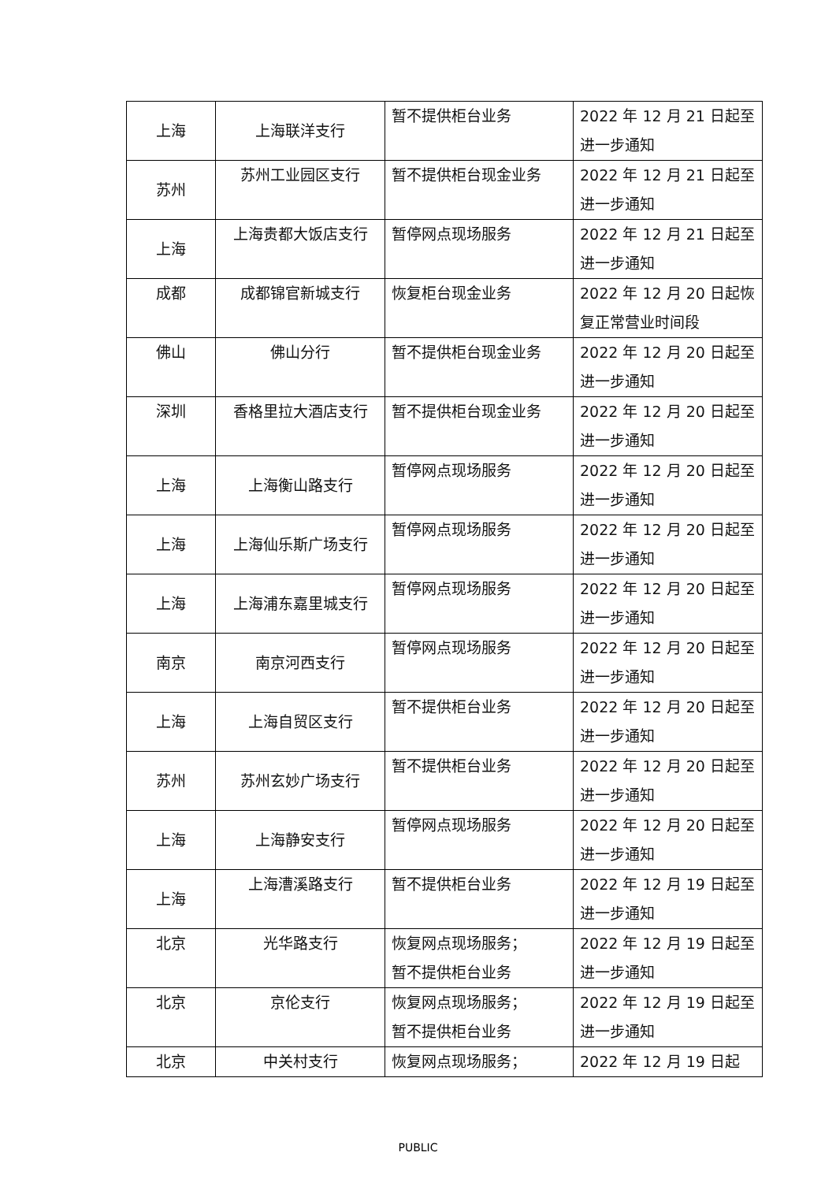| 上海 | 上海联洋支行 | 暂不提供柜台业务 | 2022 年 12 月 21 日起至进一步通知 |
| 苏州 | 苏州工业园区支行 | 暂不提供柜台现金业务 | 2022 年 12 月 21 日起至进一步通知 |
| 上海 | 上海贵都大饭店支行 | 暂停网点现场服务 | 2022 年 12 月 21 日起至进一步通知 |
| 成都 | 成都锦官新城支行 | 恢复柜台现金业务 | 2022 年 12 月 20 日起恢复正常营业时间段 |
| 佛山 | 佛山分行 | 暂不提供柜台现金业务 | 2022 年 12 月 20 日起至进一步通知 |
| 深圳 | 香格里拉大酒店支行 | 暂不提供柜台现金业务 | 2022 年 12 月 20 日起至进一步通知 |
| 上海 | 上海衡山路支行 | 暂停网点现场服务 | 2022 年 12 月 20 日起至进一步通知 |
| 上海 | 上海仙乐斯广场支行 | 暂停网点现场服务 | 2022 年 12 月 20 日起至进一步通知 |
| 上海 | 上海浦东嘉里城支行 | 暂停网点现场服务 | 2022 年 12 月 20 日起至进一步通知 |
| 南京 | 南京河西支行 | 暂停网点现场服务 | 2022 年 12 月 20 日起至进一步通知 |
| 上海 | 上海自贸区支行 | 暂不提供柜台业务 | 2022 年 12 月 20 日起至进一步通知 |
| 苏州 | 苏州玄妙广场支行 | 暂不提供柜台业务 | 2022 年 12 月 20 日起至进一步通知 |
| 上海 | 上海静安支行 | 暂停网点现场服务 | 2022 年 12 月 20 日起至进一步通知 |
| 上海 | 上海漕溪路支行 | 暂不提供柜台业务 | 2022 年 12 月 19 日起至进一步通知 |
| 北京 | 光华路支行 | 恢复网点现场服务； 暂不提供柜台业务 | 2022 年 12 月 19 日起至进一步通知 |
| 北京 | 京伦支行 | 恢复网点现场服务； 暂不提供柜台业务 | 2022 年 12 月 19 日起至进一步通知 |
| 北京 | 中关村支行 | 恢复网点现场服务； | 2022 年 12 月 19 日起 |
PUBLIC